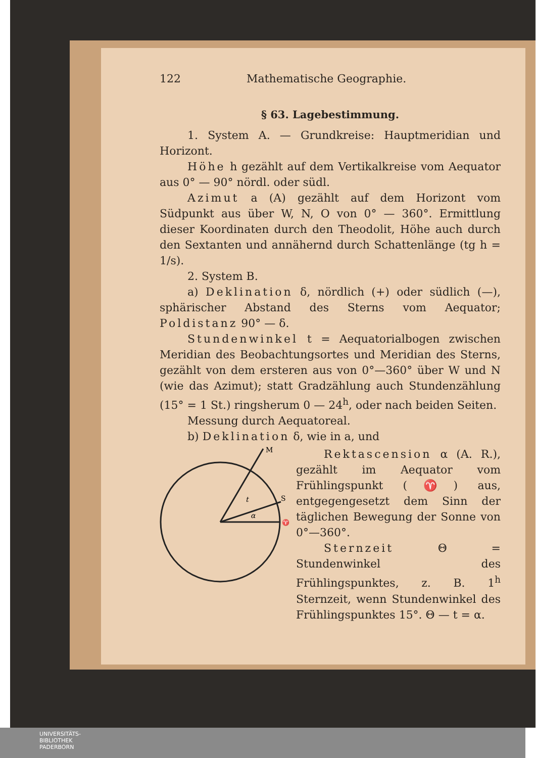122 Mathematische Geographie.
§ 63. Lagebestimmung.
1. System A. — Grundkreise: Hauptmeridian und Horizont.
Höhe h gezählt auf dem Vertikalkreise vom Aequator aus 0° — 90° nördl. oder südl.
Azimut a (A) gezählt auf dem Horizont vom Südpunkt aus über W, N, O von 0° — 360°. Ermittlung dieser Koordinaten durch den Theodolit, Höhe auch durch den Sextanten und annähernd durch Schattenlänge (tg h = 1/s).
2. System B.
a) Deklination δ, nördlich (+) oder südlich (—), sphärischer Abstand des Sterns vom Aequator; Poldistanz 90° — δ.
Stundenwinkel t = Aequatorialbogen zwischen Meridian des Beobachtungsortes und Meridian des Sterns, gezählt von dem ersteren aus von 0°—360° über W und N (wie das Azimut); statt Gradzählung auch Stundenzählung (15° = 1 St.) ringsherum 0 — 24<sup>h</sup>, oder nach beiden Seiten.
Messung durch Aequatoreal.
b) Deklination δ, wie in a, und
M
S
♈
t
α
Rektascension α (A. R.), gezählt im Aequator vom Frühlingspunkt (♈) aus, entgegengesetzt dem Sinn der täglichen Bewegung der Sonne von 0°—360°.
Sternzeit Θ = Stundenwinkel des Frühlingspunktes, z. B. 1<sup>h</sup> Sternzeit, wenn Stundenwinkel des Frühlingspunktes 15°. Θ — t = α.
UNIVERSITÄTS-
BIBLIOTHEK
PADERBORN